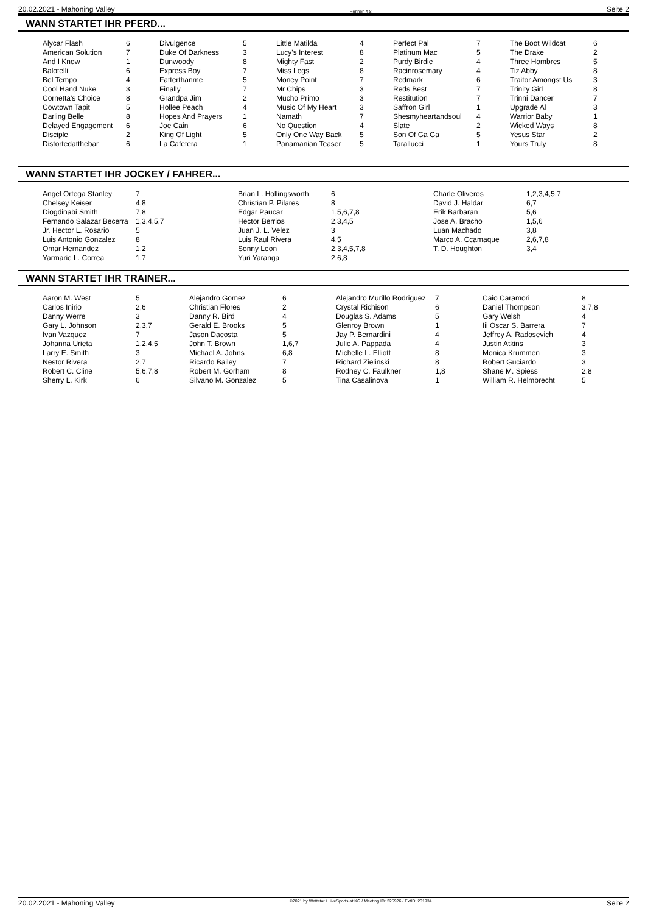20.02.2021 - Mahoning Valley Rennen # 8 Seite 2
WANN STARTET IHR PFERD...
| Alycar Flash | 6 | Divulgence | 5 | Little Matilda | 4 | Perfect Pal | 7 | The Boot Wildcat | 6 |
| American Solution | 7 | Duke Of Darkness | 3 | Lucy's Interest | 8 | Platinum Mac | 5 | The Drake | 2 |
| And I Know | 1 | Dunwoody | 8 | Mighty Fast | 2 | Purdy Birdie | 4 | Three Hombres | 5 |
| Balotelli | 6 | Express Boy | 7 | Miss Legs | 8 | Racinrosemary | 4 | Tiz Abby | 8 |
| Bel Tempo | 4 | Fatterthanme | 5 | Money Point | 7 | Redmark | 6 | Traitor Amongst Us | 3 |
| Cool Hand Nuke | 3 | Finally | 7 | Mr Chips | 3 | Reds Best | 7 | Trinity Girl | 8 |
| Cornetta's Choice | 8 | Grandpa Jim | 2 | Mucho Primo | 3 | Restitution | 7 | Trinni Dancer | 7 |
| Cowtown Tapit | 5 | Hollee Peach | 4 | Music Of My Heart | 3 | Saffron Girl | 1 | Upgrade Al | 3 |
| Darling Belle | 8 | Hopes And Prayers | 1 | Namath | 7 | Shesmyheartandsoul | 4 | Warrior Baby | 1 |
| Delayed Engagement | 6 | Joe Cain | 6 | No Question | 4 | Slate | 2 | Wicked Ways | 8 |
| Disciple | 2 | King Of Light | 5 | Only One Way Back | 5 | Son Of Ga Ga | 5 | Yesus Star | 2 |
| Distortedatthebar | 6 | La Cafetera | 1 | Panamanian Teaser | 5 | Tarallucci | 1 | Yours Truly | 8 |
WANN STARTET IHR JOCKEY / FAHRER...
| Angel Ortega Stanley | 7 | Brian L. Hollingsworth | 6 | Charle Oliveros | 1,2,3,4,5,7 |
| Chelsey Keiser | 4,8 | Christian P. Pilares | 8 | David J. Haldar | 6,7 |
| Diogdinabi Smith | 7,8 | Edgar Paucar | 1,5,6,7,8 | Erik Barbaran | 5,6 |
| Fernando Salazar Becerra | 1,3,4,5,7 | Hector Berrios | 2,3,4,5 | Jose A. Bracho | 1,5,6 |
| Jr. Hector L. Rosario | 5 | Juan J. L. Velez | 3 | Luan Machado | 3,8 |
| Luis Antonio Gonzalez | 8 | Luis Raul Rivera | 4,5 | Marco A. Ccamaque | 2,6,7,8 |
| Omar Hernandez | 1,2 | Sonny Leon | 2,3,4,5,7,8 | T. D. Houghton | 3,4 |
| Yarmarie L. Correa | 1,7 | Yuri Yaranga | 2,6,8 | | |
WANN STARTET IHR TRAINER...
| Aaron M. West | 5 | Alejandro Gomez | 6 | Alejandro Murillo Rodriguez | 7 | Caio Caramori | 8 |
| Carlos Inirio | 2,6 | Christian Flores | 2 | Crystal Richison | 6 | Daniel Thompson | 3,7,8 |
| Danny Werre | 3 | Danny R. Bird | 4 | Douglas S. Adams | 5 | Gary Welsh | 4 |
| Gary L. Johnson | 2,3,7 | Gerald E. Brooks | 5 | Glenroy Brown | 1 | Iii Oscar S. Barrera | 7 |
| Ivan Vazquez | 7 | Jason Dacosta | 5 | Jay P. Bernardini | 4 | Jeffrey A. Radosevich | 4 |
| Johanna Urieta | 1,2,4,5 | John T. Brown | 1,6,7 | Julie A. Pappada | 4 | Justin Atkins | 3 |
| Larry E. Smith | 3 | Michael A. Johns | 6,8 | Michelle L. Elliott | 8 | Monica Krummen | 3 |
| Nestor Rivera | 2,7 | Ricardo Bailey | 7 | Richard Zielinski | 8 | Robert Guciardo | 3 |
| Robert C. Cline | 5,6,7,8 | Robert M. Gorham | 8 | Rodney C. Faulkner | 1,8 | Shane M. Spiess | 2,8 |
| Sherry L. Kirk | 6 | Silvano M. Gonzalez | 5 | Tina Casalinova | 1 | William R. Helmbrecht | 5 |
20.02.2021 - Mahoning Valley ©2021 by Wettstar / LiveSports.at KG / Meeting ID: 225926 / ExtID: 201934 Seite 2